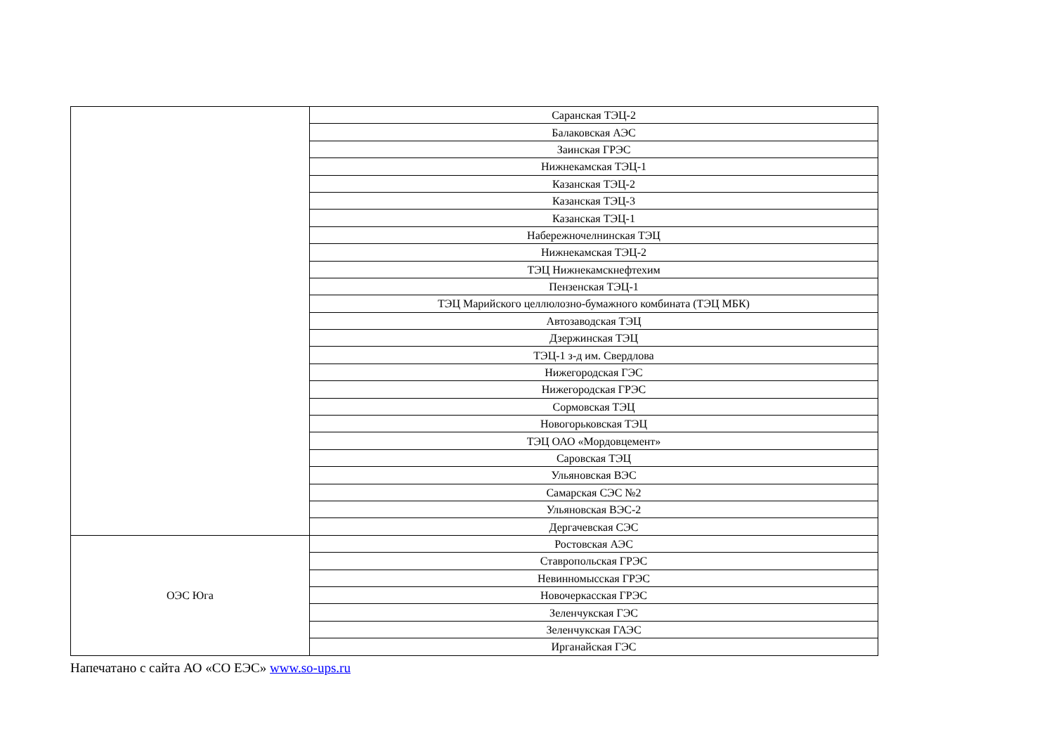| | Саранская ТЭЦ-2 |
| | Балаковская АЭС |
| | Заинская ГРЭС |
| | Нижнекамская ТЭЦ-1 |
| | Казанская ТЭЦ-2 |
| | Казанская ТЭЦ-3 |
| | Казанская ТЭЦ-1 |
| | Набережночелнинская ТЭЦ |
| | Нижнекамская ТЭЦ-2 |
| | ТЭЦ Нижнекамскнефтехим |
| | Пензенская ТЭЦ-1 |
| | ТЭЦ Марийского целлюлозно-бумажного комбината (ТЭЦ МБК) |
| | Автозаводская ТЭЦ |
| | Дзержинская ТЭЦ |
| | ТЭЦ-1 з-д им. Свердлова |
| | Нижегородская ГЭС |
| | Нижегородская ГРЭС |
| | Сормовская ТЭЦ |
| | Новогорьковская ТЭЦ |
| | ТЭЦ ОАО «Мордовцемент» |
| | Саровская ТЭЦ |
| | Ульяновская ВЭС |
| | Самарская СЭС №2 |
| | Ульяновская ВЭС-2 |
| | Дергачевская СЭС |
| ОЭС Юга | Ростовская АЭС |
| | Ставропольская ГРЭС |
| | Невинномысская ГРЭС |
| | Новочеркасская ГРЭС |
| | Зеленчукская ГЭС |
| | Зеленчукская ГАЭС |
| | Ирганайская ГЭС |
Напечатано с сайта АО «СО ЕЭС» www.so-ups.ru